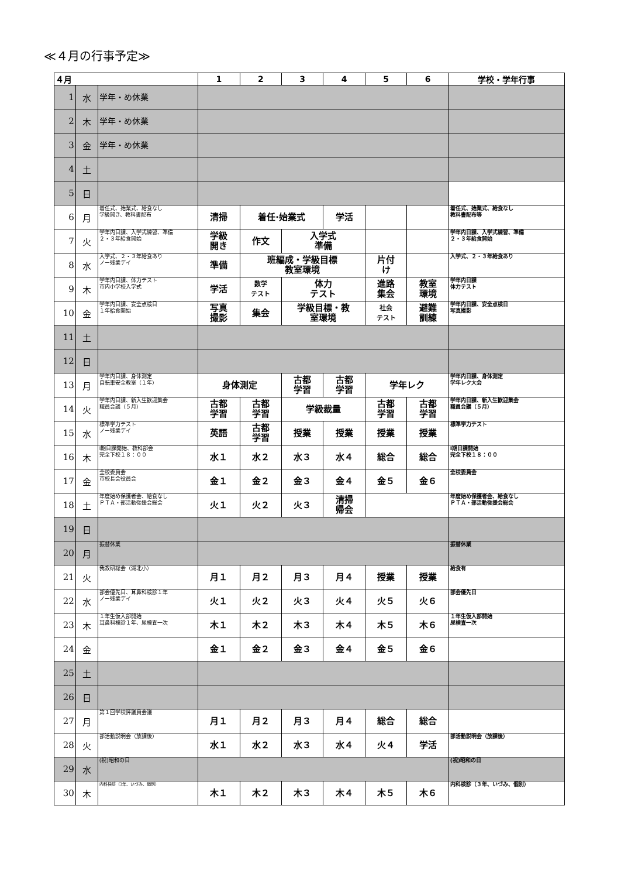≪４月の行事予定≫
| ４月 | | | 1 | 2 | 3 | 4 | 5 | 6 | 学校・学年行事 |
| --- | --- | --- | --- | --- | --- | --- | --- | --- | --- |
| 1 | 水 | 学年・め休業 | | | | | | | |
| 2 | 木 | 学年・め休業 | | | | | | | |
| 3 | 金 | 学年・め休業 | | | | | | | |
| 4 | 土 | | | | | | | | |
| 5 | 日 | | | | | | | | |
| 6 | 月 | 着任式、始業式、給食なし 学級開き、教科書配布 | 清掃 | 着任·始業式 | | 学活 | | | 着任式、始業式、給食なし 教科書配布等 |
| 7 | 火 | 学年内日課、入学式練習、準備 ２・３年給食開始 | 学級 開き | 作文 | 入学式 準備 | | | | 学年内日課、入学式練習、準備 ２・３年給食開始 |
| 8 | 水 | 入学式、２・３年給食あり ノー残業デイ | 準備 | 班編成・学級目標 教室環境 | | | 片付 け | | 入学式、２・３年給食あり |
| 9 | 木 | 学年内日課、体力テスト 市内小学校入学式 | 学活 | 数学 テスト | 体力 テスト | | 進路 集会 | 教室 環境 | 学年内日課 体力テスト |
| 10 | 金 | 学年内日課、安全点検日 １年給食開始 | 写真 撮影 | 集会 | 学級目標・教 室環境 | | 社会 テスト | 避難 訓練 | 学年内日課、安全点検日 写真撮影 |
| 11 | 土 | | | | | | | | |
| 12 | 日 | | | | | | | | |
| 13 | 月 | 学年内日課、身体測定 自転車安全教室（１年） | 身体測定 | | 古都 学習 | 古都 学習 | 学年レク | | 学年内日課、身体測定 学年レク大会 |
| 14 | 火 | 学年内日課、新入生歓迎集会 職員会議（５月） | 古都 学習 | 古都 学習 | 学級裁量 | | 古都 学習 | 古都 学習 | 学年内日課、新入生歓迎集会 職員会議（５月） |
| 15 | 水 | 標準学力テスト ノー残業デイ | 英語 | 古都 学習 | 授業 | 授業 | 授業 | 授業 | 標準学力テスト |
| 16 | 木 | Ⅰ期日課開始、教科部会 完全下校１８：００ | 水１ | 水２ | 水３ | 水４ | 総合 | 総合 | Ⅰ期日課開始 完全下校１８：００ |
| 17 | 金 | 全校委員会 市校長会役員会 | 金１ | 金２ | 金３ | 金４ | 金５ | 金６ | 全校委員会 |
| 18 | 土 | 年度始め保護者会、給食なし ＰＴＡ・部活動後援会総会 | 火１ | 火２ | 火３ | 清掃 帰会 | | | 年度始め保護者会、給食なし ＰＴＡ・部活動後援会総会 |
| 19 | 日 | | | | | | | | |
| 20 | 月 | 振替休業 | | | | | | | 振替休業 |
| 21 | 火 | 我教研総会（湖北小） | 月１ | 月２ | 月３ | 月４ | 授業 | 授業 | 給食有 |
| 22 | 水 | 部会優先日、耳鼻科検診１年 ノー残業デイ | 火１ | 火２ | 火３ | 火４ | 火５ | 火６ | 部会優先日 |
| 23 | 木 | １年生仮入部開始 耳鼻科検診１年、尿検査一次 | 木１ | 木２ | 木３ | 木４ | 木５ | 木６ | １年生仮入部開始 尿検査一次 |
| 24 | 金 | | 金１ | 金２ | 金３ | 金４ | 金５ | 金６ | |
| 25 | 土 | | | | | | | | |
| 26 | 日 | | | | | | | | |
| 27 | 月 | 第１回学校評議員会議 | 月１ | 月２ | 月３ | 月４ | 総合 | 総合 | |
| 28 | 火 | 部活動説明会（放課後） | 水１ | 水２ | 水３ | 水４ | 火４ | 学活 | 部活動説明会（放課後） |
| 29 | 水 | (祝)昭和の日 | | | | | | | (祝)昭和の日 |
| 30 | 木 | 内科検診（3年、いづみ、個別） | 木１ | 木２ | 木３ | 木４ | 木５ | 木６ | 内科検診（３年、いづみ、個別） |